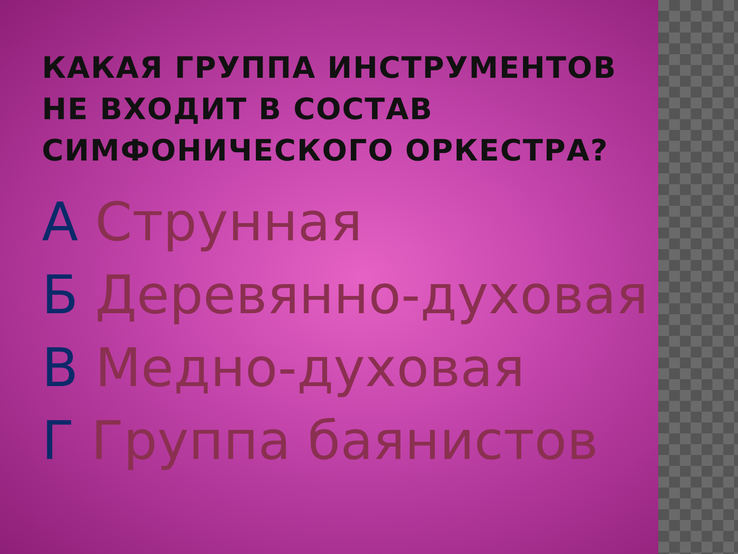КАКАЯ ГРУППА ИНСТРУМЕНТОВ
НЕ ВХОДИТ В СОСТАВ
СИМФОНИЧЕСКОГО ОРКЕСТРА?
А Струнная
Б Деревянно-духовая
В Медно-духовая
Г Группа баянистов